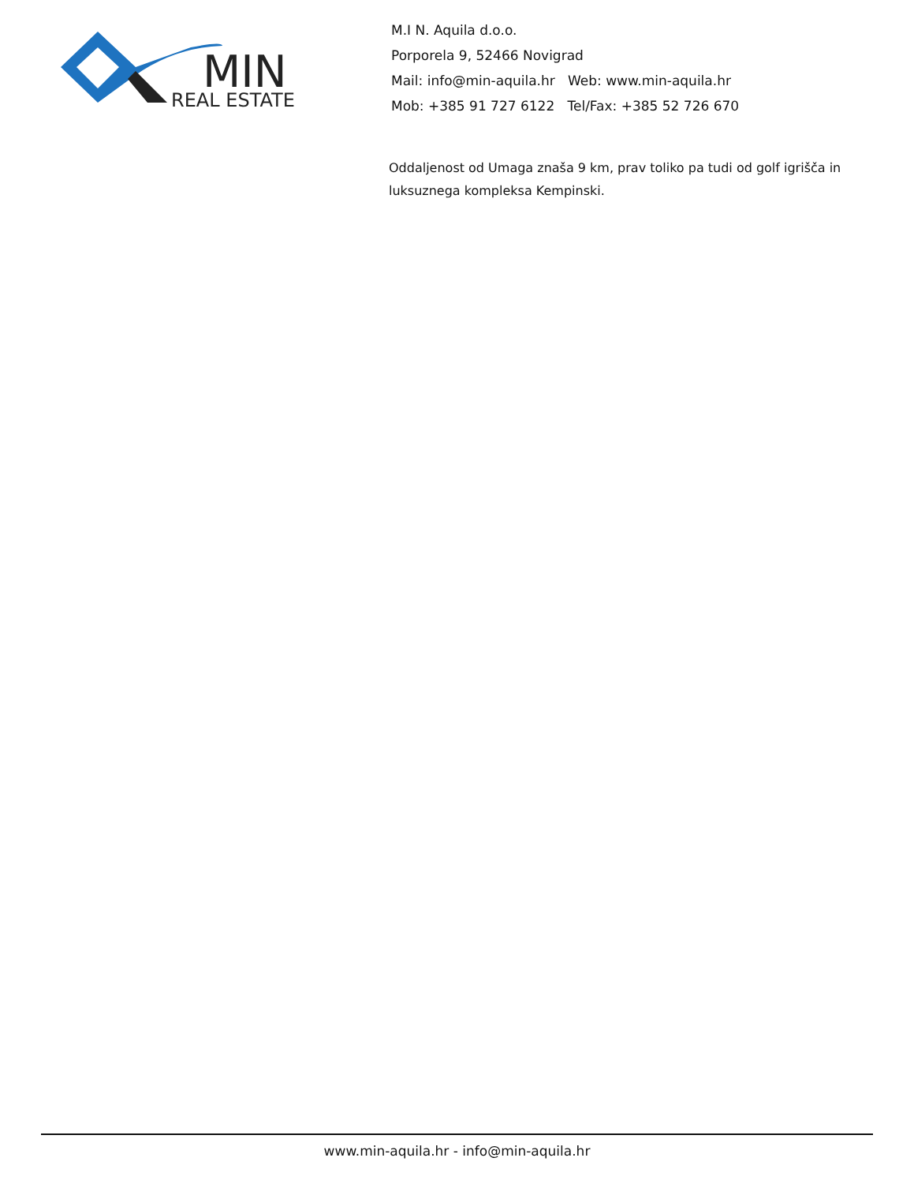MIN
REAL ESTATE
M.I N. Aquila d.o.o.
Porporela 9, 52466 Novigrad
Mail: info@min-aquila.hr Web: www.min-aquila.hr
Mob: +385 91 727 6122 Tel/Fax: +385 52 726 670
Oddaljenost od Umaga znaša 9 km, prav toliko pa tudi od golf igrišča in luksuznega kompleksa Kempinski.
www.min-aquila.hr - info@min-aquila.hr